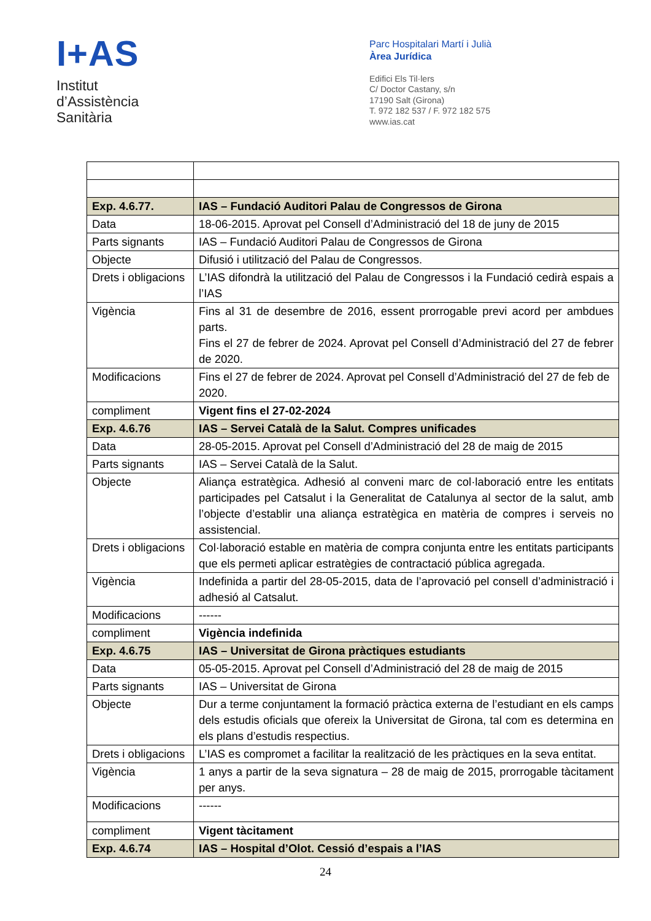I+AS
Institut
d’Assistència
Sanitària
Parc Hospitalari Martí i Julià
Àrea Jurídica
Edifici Els Til·lers
C/ Doctor Castany, s/n
17190 Salt (Girona)
T. 972 182 537 / F. 972 182 575
www.ias.cat
| Exp. 4.6.77. | IAS – Fundació Auditori Palau de Congressos de Girona |
| Data | 18-06-2015. Aprovat pel Consell d’Administració del 18 de juny de 2015 |
| Parts signants | IAS – Fundació Auditori Palau de Congressos de Girona |
| Objecte | Difusió i utilització del Palau de Congressos. |
| Drets i obligacions | L’IAS difondrà la utilització del Palau de Congressos i la Fundació cedirà espais a l’IAS |
| Vigència | Fins al 31 de desembre de 2016, essent prorrogable previ acord per ambdues parts. Fins el 27 de febrer de 2024. Aprovat pel Consell d’Administració del 27 de febrer de 2020. |
| Modificacions | Fins el 27 de febrer de 2024. Aprovat pel Consell d’Administració del 27 de feb de 2020. |
| compliment | Vigent fins el 27-02-2024 |
| Exp. 4.6.76 | IAS – Servei Català de la Salut. Compres unificades |
| Data | 28-05-2015. Aprovat pel Consell d’Administració del 28 de maig de 2015 |
| Parts signants | IAS – Servei Català de la Salut. |
| Objecte | Aliança estratègica. Adhesió al conveni marc de col·laboració entre les entitats participades pel Catsalut i la Generalitat de Catalunya al sector de la salut, amb l’objecte d’establir una aliança estratègica en matèria de compres i serveis no assistencial. |
| Drets i obligacions | Col·laboració estable en matèria de compra conjunta entre les entitats participants que els permeti aplicar estratègies de contractació pública agregada. |
| Vigència | Indefinida a partir del 28-05-2015, data de l’aprovació pel consell d’administració i adhesió al Catsalut. |
| Modificacions | ------ |
| compliment | Vigència indefinida |
| Exp. 4.6.75 | IAS – Universitat de Girona pràctiques estudiants |
| Data | 05-05-2015. Aprovat pel Consell d’Administració del 28 de maig de 2015 |
| Parts signants | IAS – Universitat de Girona |
| Objecte | Dur a terme conjuntament la formació pràctica externa de l’estudiant en els camps dels estudis oficials que ofereix la Universitat de Girona, tal com es determina en els plans d’estudis respectius. |
| Drets i obligacions | L’IAS es compromet a facilitar la realització de les pràctiques en la seva entitat. |
| Vigència | 1 anys a partir de la seva signatura – 28 de maig de 2015, prorrogable tàcitament per anys. |
| Modificacions | ------ |
| compliment | Vigent tàcitament |
| Exp. 4.6.74 | IAS – Hospital d’Olot. Cessió d’espais a l’IAS |
24